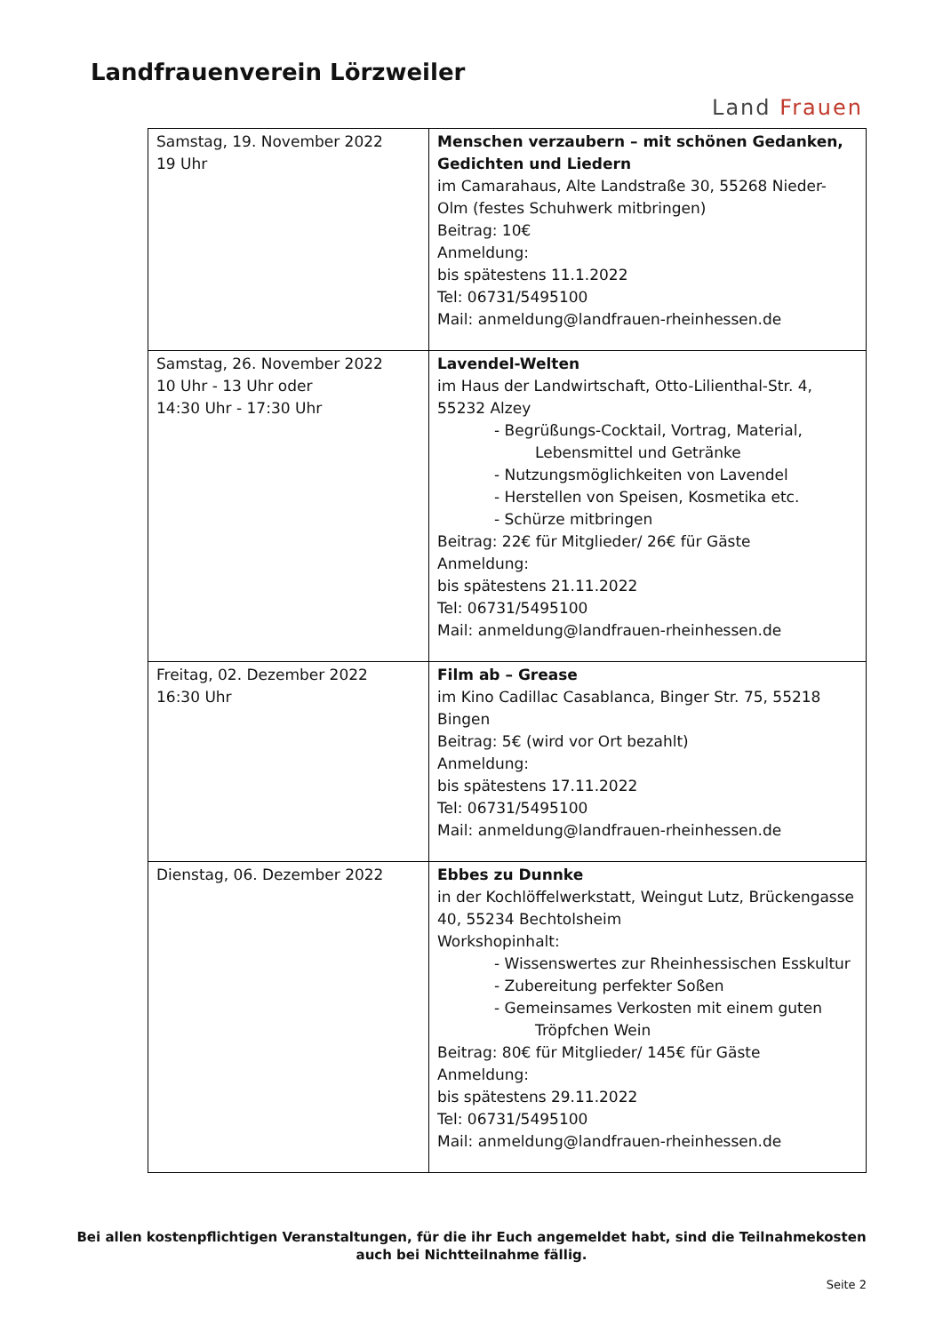Landfrauenverein Lörzweiler
Land Frauen
| Samstag, 19. November 2022 19 Uhr | Menschen verzaubern – mit schönen Gedanken, Gedichten und Liedern im Camarahaus, Alte Landstraße 30, 55268 Nieder-Olm (festes Schuhwerk mitbringen) Beitrag: 10€ Anmeldung: bis spätestens 11.1.2022 Tel: 06731/5495100 Mail: anmeldung@landfrauen-rheinhessen.de |
| Samstag, 26. November 2022 10 Uhr - 13 Uhr oder 14:30 Uhr - 17:30 Uhr | Lavendel-Welten im Haus der Landwirtschaft, Otto-Lilienthal-Str. 4, 55232 Alzey - Begrüßungs-Cocktail, Vortrag, Material, Lebensmittel und Getränke - Nutzungsmöglichkeiten von Lavendel - Herstellen von Speisen, Kosmetika etc. - Schürze mitbringen Beitrag: 22€ für Mitglieder/ 26€ für Gäste Anmeldung: bis spätestens 21.11.2022 Tel: 06731/5495100 Mail: anmeldung@landfrauen-rheinhessen.de |
| Freitag, 02. Dezember 2022 16:30 Uhr | Film ab – Grease im Kino Cadillac Casablanca, Binger Str. 75, 55218 Bingen Beitrag: 5€ (wird vor Ort bezahlt) Anmeldung: bis spätestens 17.11.2022 Tel: 06731/5495100 Mail: anmeldung@landfrauen-rheinhessen.de |
| Dienstag, 06. Dezember 2022 | Ebbes zu Dunnke in der Kochlöffelwerkstatt, Weingut Lutz, Brückengasse 40, 55234 Bechtolsheim Workshopinhalt: - Wissenswertes zur Rheinhessischen Esskultur - Zubereitung perfekter Soßen - Gemeinsames Verkosten mit einem guten Tröpfchen Wein Beitrag: 80€ für Mitglieder/ 145€ für Gäste Anmeldung: bis spätestens 29.11.2022 Tel: 06731/5495100 Mail: anmeldung@landfrauen-rheinhessen.de |
Bei allen kostenpflichtigen Veranstaltungen, für die ihr Euch angemeldet habt, sind die Teilnahmekosten
auch bei Nichtteilnahme fällig.
Seite 2